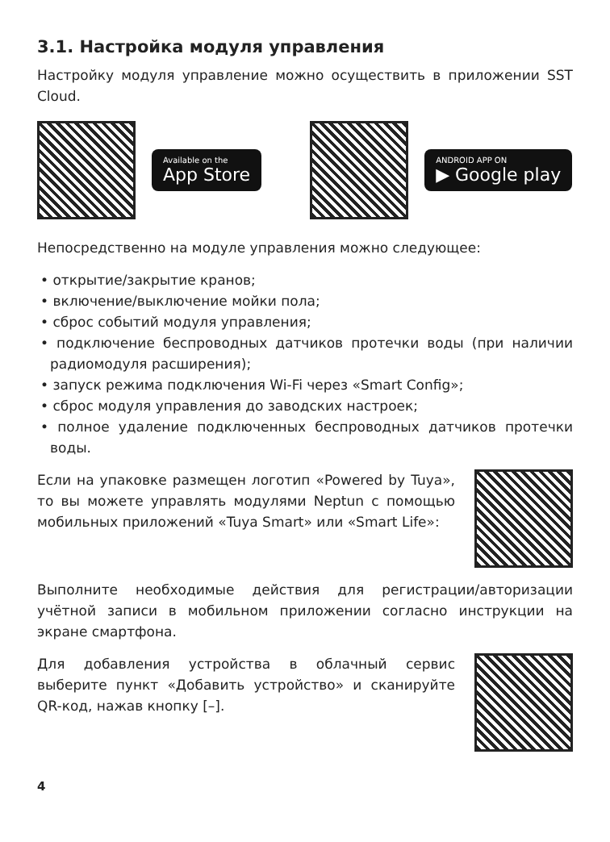3.1. Настройка модуля управления
Настройку модуля управление можно осуществить в приложении SST Cloud.
Available on the
App Store
ANDROID APP ON
▶ Google play
Непосредственно на модуле управления можно следующее:
• открытие/закрытие кранов;
• включение/выключение мойки пола;
• сброс событий модуля управления;
• подключение беспроводных датчиков протечки воды (при наличии радиомодуля расширения);
• запуск режима подключения Wi-Fi через «Smart Config»;
• сброс модуля управления до заводских настроек;
• полное удаление подключенных беспроводных датчиков протечки воды.
Если на упаковке размещен логотип «Powered by Tuya», то вы можете управлять модулями Neptun с помощью мобильных приложений «Tuya Smart» или «Smart Life»:
Выполните необходимые действия для регистрации/авторизации учётной записи в мобильном приложении согласно инструкции на экране смартфона.
Для добавления устройства в облачный сервис выберите пункт «Добавить устройство» и сканируйте QR-код, нажав кнопку [–].
4